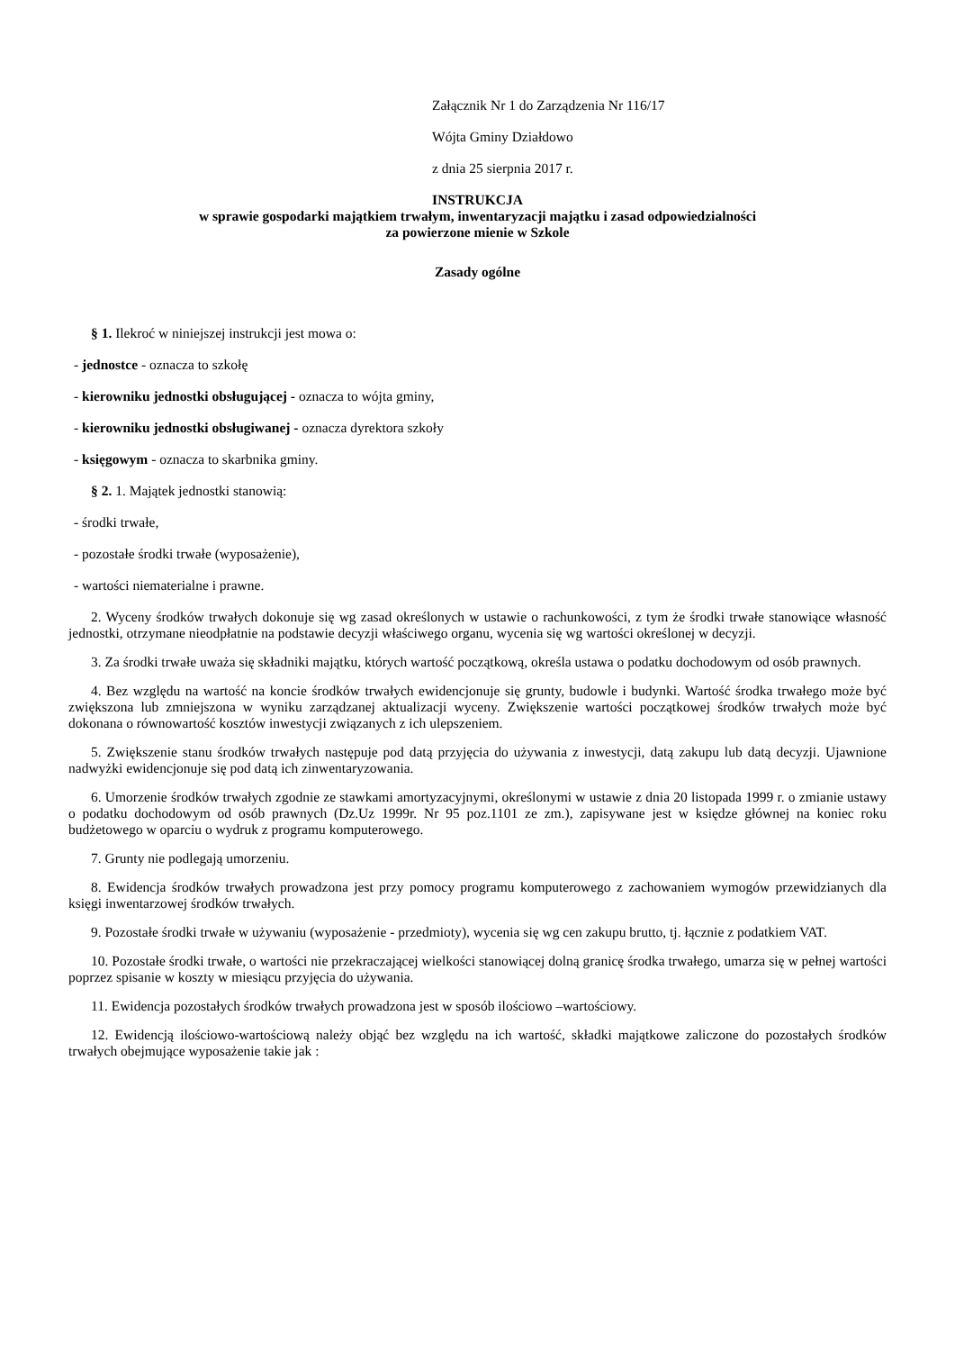Załącznik Nr 1 do Zarządzenia Nr 116/17
Wójta Gminy Działdowo
z dnia 25 sierpnia 2017 r.
INSTRUKCJA
w sprawie gospodarki majątkiem trwałym, inwentaryzacji majątku i zasad odpowiedzialności
za powierzone mienie w Szkole
Zasady ogólne
§ 1. Ilekroć w niniejszej instrukcji jest mowa o:
- jednostce - oznacza to szkołę
- kierowniku jednostki obsługującej - oznacza to wójta gminy,
- kierowniku jednostki obsługiwanej - oznacza dyrektora szkoły
- księgowym - oznacza to skarbnika gminy.
§ 2. 1. Majątek jednostki stanowią:
- środki trwałe,
- pozostałe środki trwałe (wyposażenie),
- wartości niematerialne i prawne.
2. Wyceny środków trwałych dokonuje się wg zasad określonych w ustawie o rachunkowości, z tym że środki trwałe stanowiące własność jednostki, otrzymane nieodpłatnie na podstawie decyzji właściwego organu, wycenia się wg wartości określonej w decyzji.
3. Za środki trwałe uważa się składniki majątku, których wartość początkową, określa ustawa o podatku dochodowym od osób prawnych.
4. Bez względu na wartość na koncie środków trwałych ewidencjonuje się grunty, budowle i budynki. Wartość środka trwałego może być zwiększona lub zmniejszona w wyniku zarządzanej aktualizacji wyceny. Zwiększenie wartości początkowej środków trwałych może być dokonana o równowartość kosztów inwestycji związanych z ich ulepszeniem.
5. Zwiększenie stanu środków trwałych następuje pod datą przyjęcia do używania z inwestycji, datą zakupu lub datą decyzji. Ujawnione nadwyżki ewidencjonuje się pod datą ich zinwentaryzowania.
6. Umorzenie środków trwałych zgodnie ze stawkami amortyzacyjnymi, określonymi w ustawie z dnia 20 listopada 1999 r. o zmianie ustawy o podatku dochodowym od osób prawnych (Dz.Uz 1999r. Nr 95 poz.1101 ze zm.), zapisywane jest w księdze głównej na koniec roku budżetowego w oparciu o wydruk z programu komputerowego.
7. Grunty nie podlegają umorzeniu.
8. Ewidencja środków trwałych prowadzona jest przy pomocy programu komputerowego z zachowaniem wymogów przewidzianych dla księgi inwentarzowej środków trwałych.
9. Pozostałe środki trwałe w używaniu (wyposażenie - przedmioty), wycenia się wg cen zakupu brutto, tj. łącznie z podatkiem VAT.
10. Pozostałe środki trwałe, o wartości nie przekraczającej wielkości stanowiącej dolną granicę środka trwałego, umarza się w pełnej wartości poprzez spisanie w koszty w miesiącu przyjęcia do używania.
11. Ewidencja pozostałych środków trwałych prowadzona jest w sposób ilościowo –wartościowy.
12. Ewidencją ilościowo-wartościową należy objąć bez względu na ich wartość, składki majątkowe zaliczone do pozostałych środków trwałych obejmujące wyposażenie takie jak :